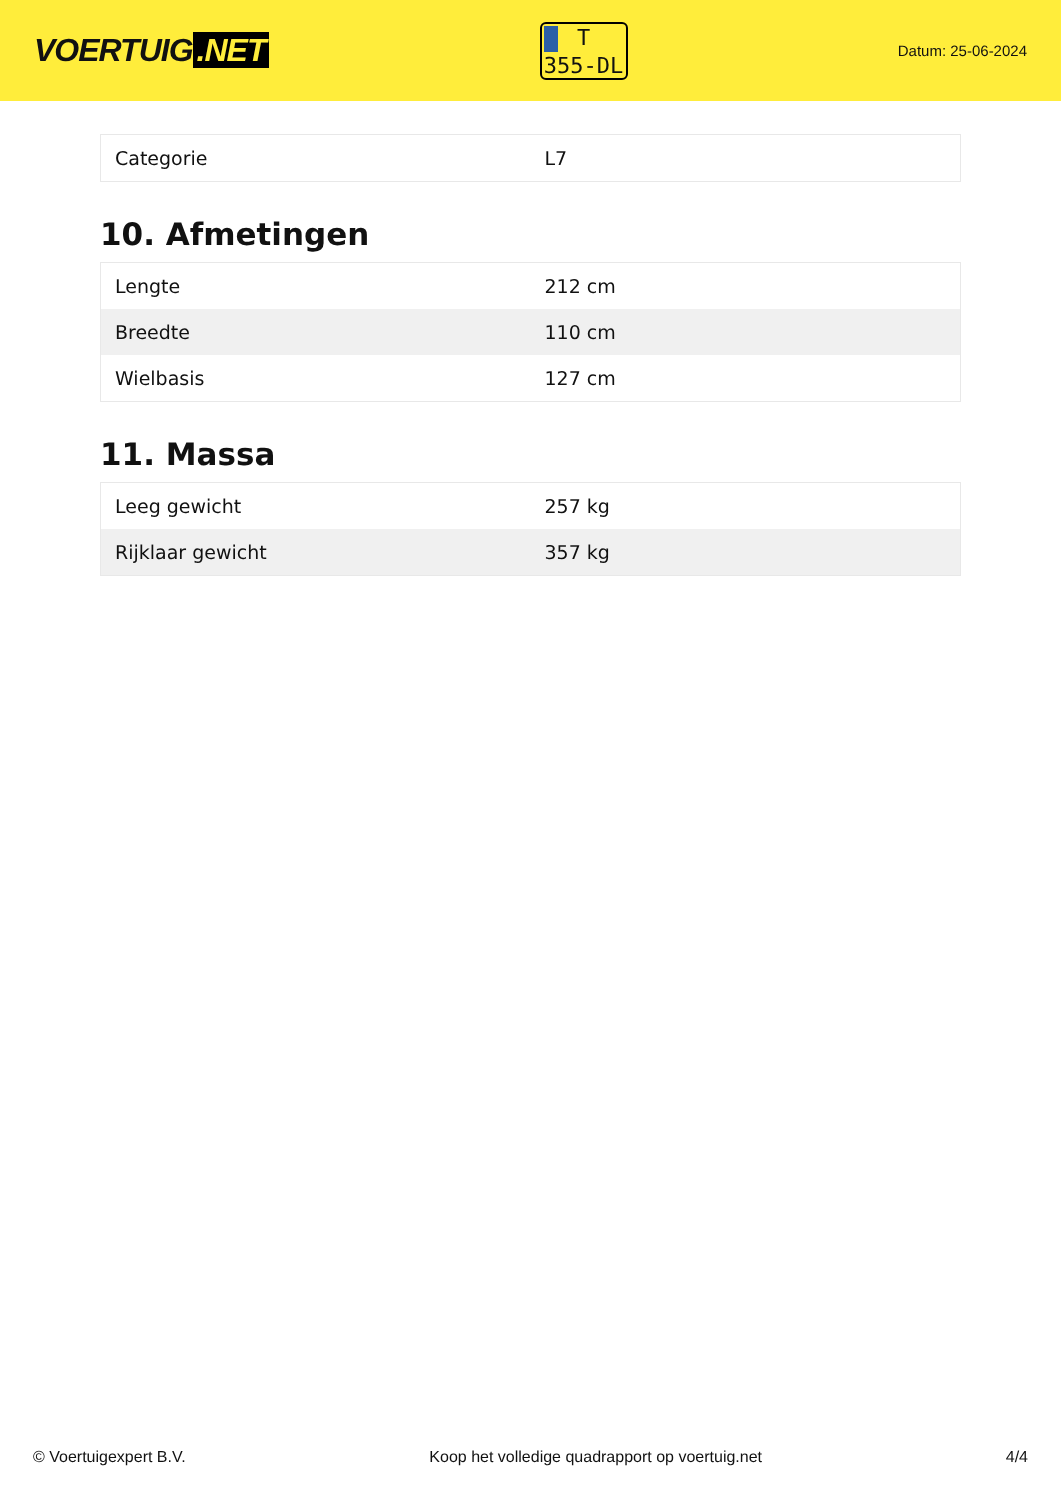VOERTUIG.NET
T
355-DL
Datum: 25-06-2024
| Categorie | L7 |
10. Afmetingen
| Lengte | 212 cm |
| Breedte | 110 cm |
| Wielbasis | 127 cm |
11. Massa
| Leeg gewicht | 257 kg |
| Rijklaar gewicht | 357 kg |
© Voertuigexpert B.V. Koop het volledige quadrapport op voertuig.net 4/4